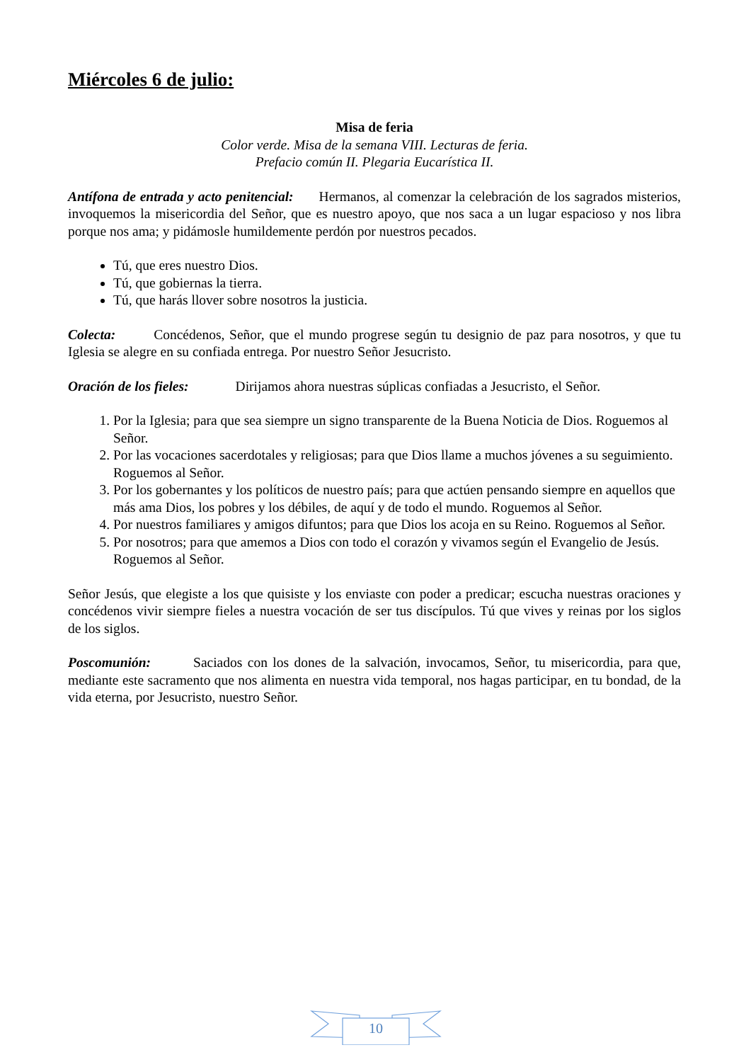Miércoles 6 de julio:
Misa de feria
Color verde. Misa de la semana VIII. Lecturas de feria.
Prefacio común II. Plegaria Eucarística II.
Antífona de entrada y acto penitencial: Hermanos, al comenzar la celebración de los sagrados misterios, invoquemos la misericordia del Señor, que es nuestro apoyo, que nos saca a un lugar espacioso y nos libra porque nos ama; y pidámosle humildemente perdón por nuestros pecados.
Tú, que eres nuestro Dios.
Tú, que gobiernas la tierra.
Tú, que harás llover sobre nosotros la justicia.
Colecta: Concédenos, Señor, que el mundo progrese según tu designio de paz para nosotros, y que tu Iglesia se alegre en su confiada entrega. Por nuestro Señor Jesucristo.
Oración de los fieles: Dirijamos ahora nuestras súplicas confiadas a Jesucristo, el Señor.
1. Por la Iglesia; para que sea siempre un signo transparente de la Buena Noticia de Dios. Roguemos al Señor.
2. Por las vocaciones sacerdotales y religiosas; para que Dios llame a muchos jóvenes a su seguimiento. Roguemos al Señor.
3. Por los gobernantes y los políticos de nuestro país; para que actúen pensando siempre en aquellos que más ama Dios, los pobres y los débiles, de aquí y de todo el mundo. Roguemos al Señor.
4. Por nuestros familiares y amigos difuntos; para que Dios los acoja en su Reino. Roguemos al Señor.
5. Por nosotros; para que amemos a Dios con todo el corazón y vivamos según el Evangelio de Jesús. Roguemos al Señor.
Señor Jesús, que elegiste a los que quisiste y los enviaste con poder a predicar; escucha nuestras oraciones y concédenos vivir siempre fieles a nuestra vocación de ser tus discípulos. Tú que vives y reinas por los siglos de los siglos.
Poscomunión: Saciados con los dones de la salvación, invocamos, Señor, tu misericordia, para que, mediante este sacramento que nos alimenta en nuestra vida temporal, nos hagas participar, en tu bondad, de la vida eterna, por Jesucristo, nuestro Señor.
10